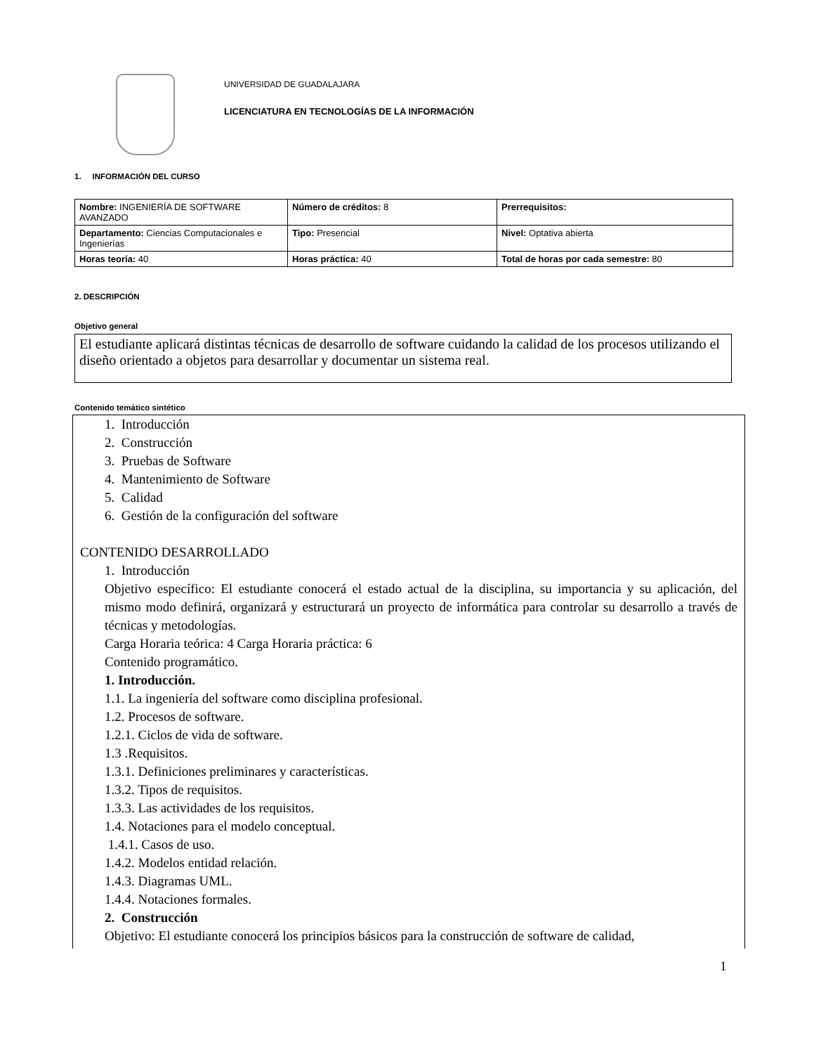UNIVERSIDAD DE GUADALAJARA
LICENCIATURA EN TECNOLOGÍAS DE LA INFORMACIÓN
1. INFORMACIÓN DEL CURSO
| Nombre: INGENIERÍA DE SOFTWARE AVANZADO | Número de créditos: 8 | Prerrequisitos: |
| Departamento: Ciencias Computacionales e Ingenierías | Tipo: Presencial | Nivel: Optativa abierta |
| Horas teoría: 40 | Horas práctica: 40 | Total de horas por cada semestre: 80 |
2. DESCRIPCIÓN
Objetivo general
El estudiante aplicará distintas técnicas de desarrollo de software cuidando la calidad de los procesos utilizando el diseño orientado a objetos para desarrollar y documentar un sistema real.
Contenido temático sintético
1. Introducción
2. Construcción
3. Pruebas de Software
4. Mantenimiento de Software
5. Calidad
6. Gestión de la configuración del software
CONTENIDO DESARROLLADO
1. Introducción
Objetivo específico: El estudiante conocerá el estado actual de la disciplina, su importancia y su aplicación, del mismo modo definirá, organizará y estructurará un proyecto de informática para controlar su desarrollo a través de técnicas y metodologías.
Carga Horaria teórica: 4 Carga Horaria práctica: 6
Contenido programático.
1. Introducción.
1.1. La ingeniería del software como disciplina profesional.
1.2. Procesos de software.
1.2.1. Ciclos de vida de software.
1.3 .Requisitos.
1.3.1. Definiciones preliminares y características.
1.3.2. Tipos de requisitos.
1.3.3. Las actividades de los requisitos.
1.4. Notaciones para el modelo conceptual.
1.4.1. Casos de uso.
1.4.2. Modelos entidad relación.
1.4.3. Diagramas UML.
1.4.4. Notaciones formales.
2. Construcción
Objetivo: El estudiante conocerá los principios básicos para la construcción de software de calidad,
1